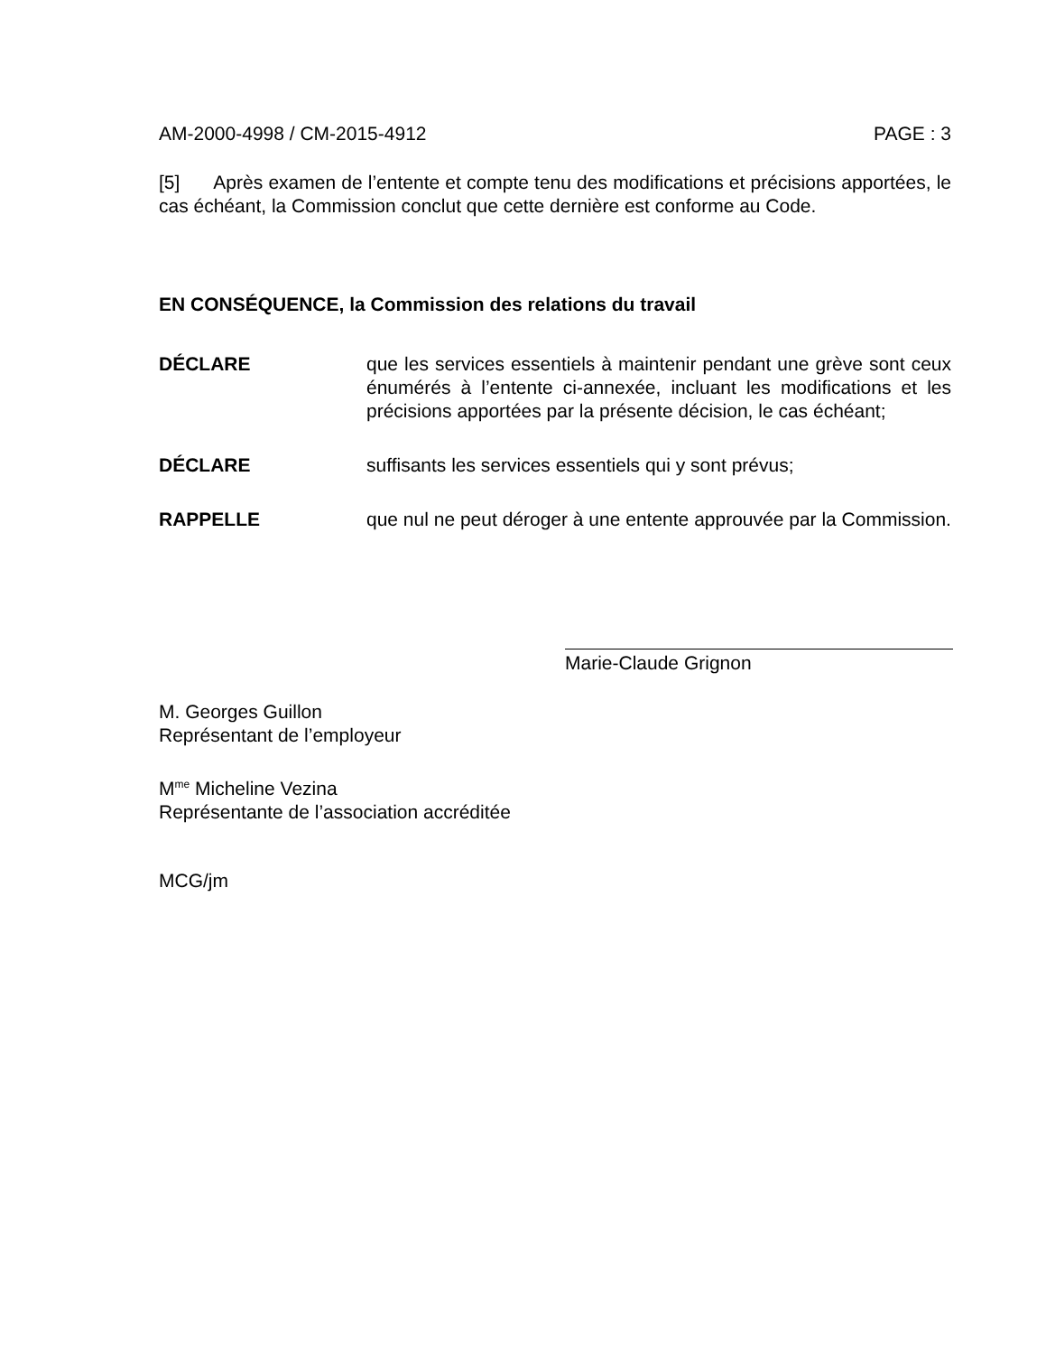AM-2000-4998 / CM-2015-4912 PAGE : 3
[5] Après examen de l’entente et compte tenu des modifications et précisions apportées, le cas échéant, la Commission conclut que cette dernière est conforme au Code.
EN CONSÉQUENCE, la Commission des relations du travail
DÉCLARE que les services essentiels à maintenir pendant une grève sont ceux énumérés à l’entente ci-annexée, incluant les modifications et les précisions apportées par la présente décision, le cas échéant;
DÉCLARE suffisants les services essentiels qui y sont prévus;
RAPPELLE que nul ne peut déroger à une entente approuvée par la Commission.
Marie-Claude Grignon
M. Georges Guillon
Représentant de l’employeur
M<sup>me</sup> Micheline Vezina
Représentante de l’association accréditée
MCG/jm